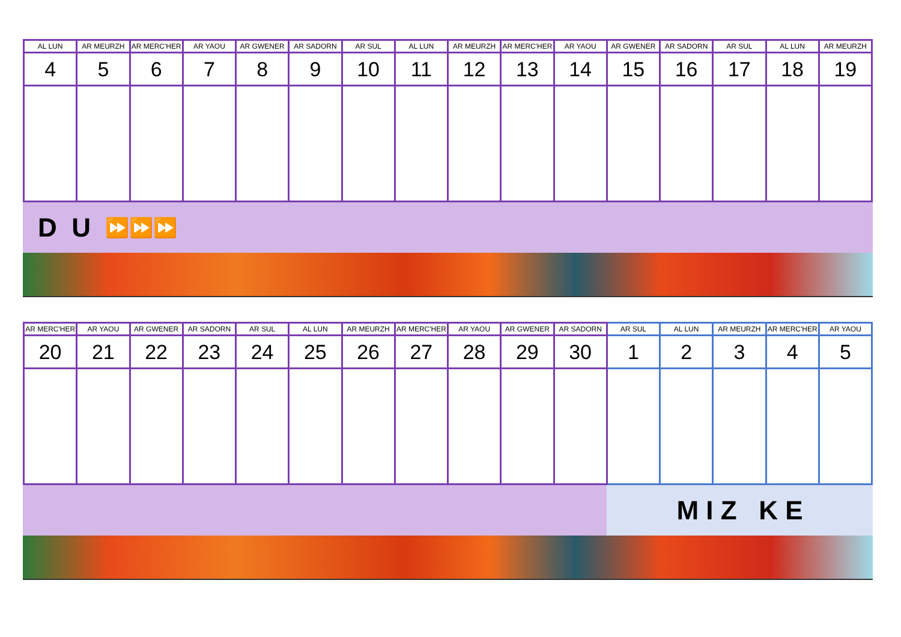| AL LUN | AR MEURZH | AR MERC'HER | AR YAOU | AR GWENER | AR SADORN | AR SUL | AL LUN | AR MEURZH | AR MERC'HER | AR YAOU | AR GWENER | AR SADORN | AR SUL | AL LUN | AR MEURZH |
| --- | --- | --- | --- | --- | --- | --- | --- | --- | --- | --- | --- | --- | --- | --- | --- |
| 4 | 5 | 6 | 7 | 8 | 9 | 10 | 11 | 12 | 13 | 14 | 15 | 16 | 17 | 18 | 19 |
D U ⏩⏩⏩
| AR MERC'HER | AR YAOU | AR GWENER | AR SADORN | AR SUL | AL LUN | AR MEURZH | AR MERC'HER | AR YAOU | AR GWENER | AR SADORN | AR SUL | AL LUN | AR MEURZH | AR MERC'HER | AR YAOU |
| --- | --- | --- | --- | --- | --- | --- | --- | --- | --- | --- | --- | --- | --- | --- | --- |
| 20 | 21 | 22 | 23 | 24 | 25 | 26 | 27 | 28 | 29 | 30 | 1 | 2 | 3 | 4 | 5 |
M I Z K E